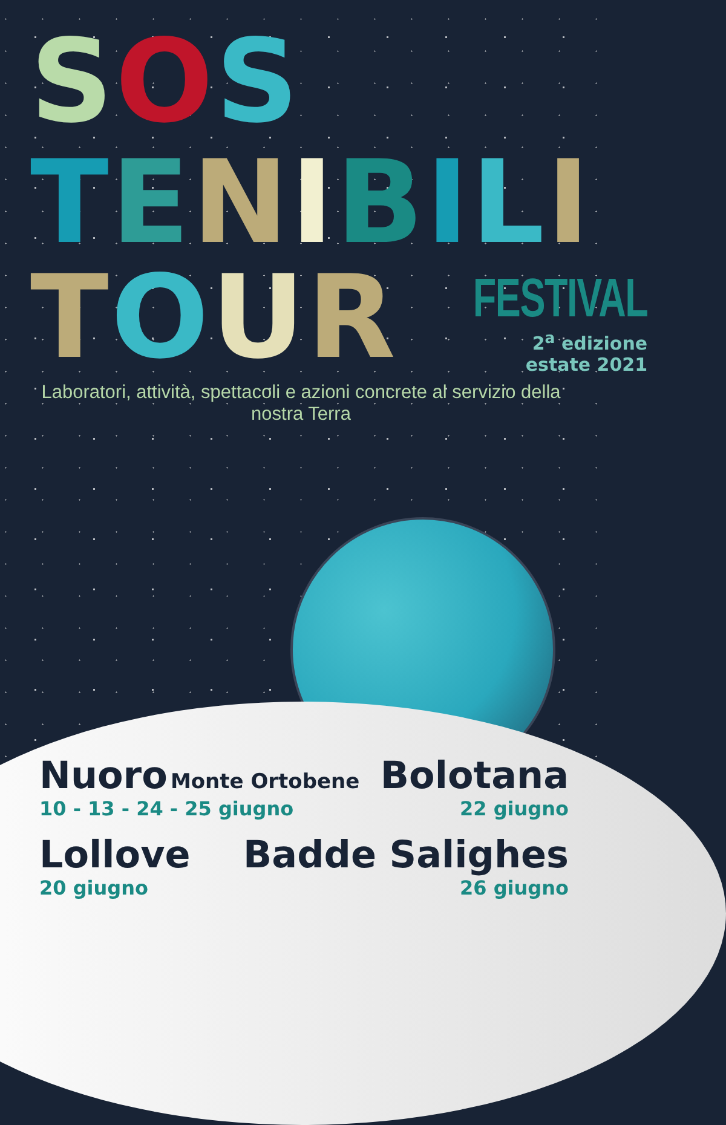SOS
TENIBILI
TOUR
FESTIVAL
2<sup>a</sup> edizione
estate 2021
Laboratori, attività, spettacoli e azioni concrete al servizio della nostra Terra
Nuoro Monte Ortobene
10 - 13 - 24 - 25 giugno
Bolotana
22 giugno
Lollove
20 giugno
Badde Salighes
26 giugno